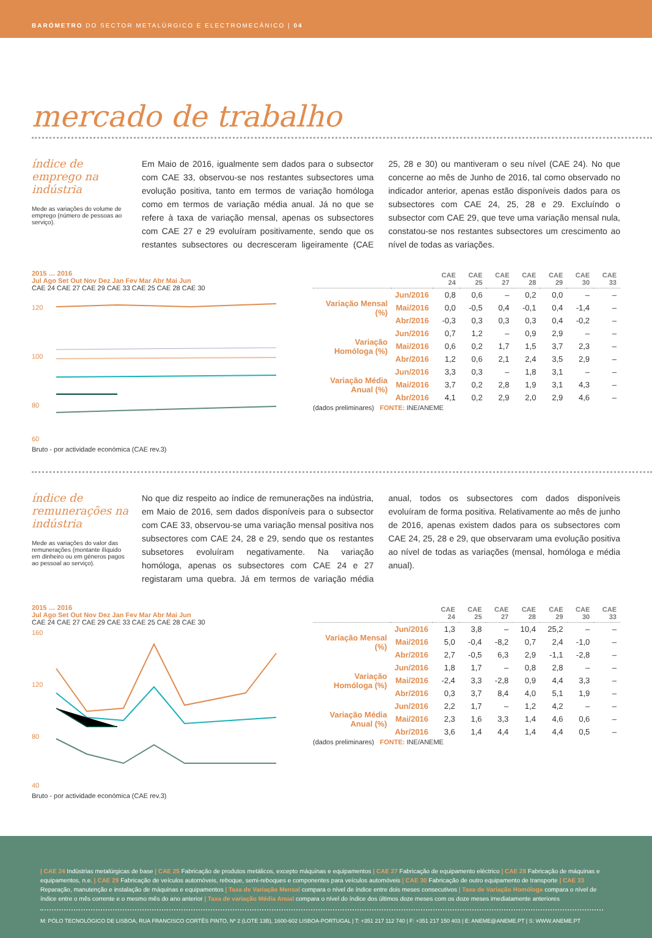BARÓMETRO DO SECTOR METALÚRGICO E ELECTROMECÂNICO | 04
mercado de trabalho
índice de emprego na indústria
Mede as variações do volume de emprego (número de pessoas ao serviço).
Em Maio de 2016, igualmente sem dados para o subsector com CAE 33, observou-se nos restantes subsectores uma evolução positiva, tanto em termos de variação homóloga como em termos de variação média anual. Já no que se refere à taxa de variação mensal, apenas os subsectores com CAE 27 e 29 evoluíram positivamente, sendo que os restantes subsectores ou decresceram ligeiramente (CAE 25, 28 e 30) ou mantiveram o seu nível (CAE 24). No que concerne ao mês de Junho de 2016, tal como observado no indicador anterior, apenas estão disponíveis dados para os subsectores com CAE 24, 25, 28 e 29. Excluíndo o subsector com CAE 29, que teve uma variação mensal nula, constatou-se nos restantes subsectores um crescimento ao nível de todas as variações.
2015 … 2016
Jul Ago Set Out Nov Dez Jan Fev Mar Abr Mai Jun
CAE 24 CAE 27 CAE 29 CAE 33 CAE 25 CAE 28 CAE 30
120
100
80
60
Bruto - por actividade económica (CAE rev.3)
| | | CAE 24 | CAE 25 | CAE 27 | CAE 28 | CAE 29 | CAE 30 | CAE 33 |
| --- | --- | --- | --- | --- | --- | --- | --- | --- |
| Variação Mensal (%) | Jun/2016 | 0,8 | 0,6 | – | 0,2 | 0,0 | – | – |
| | Mai/2016 | 0,0 | -0,5 | 0,4 | -0,1 | 0,4 | -1,4 | – |
| | Abr/2016 | -0,3 | 0,3 | 0,3 | 0,3 | 0,4 | -0,2 | – |
| Variação Homóloga (%) | Jun/2016 | 0,7 | 1,2 | – | 0,9 | 2,9 | – | – |
| | Mai/2016 | 0,6 | 0,2 | 1,7 | 1,5 | 3,7 | 2,3 | – |
| | Abr/2016 | 1,2 | 0,6 | 2,1 | 2,4 | 3,5 | 2,9 | – |
| Variação Média Anual (%) | Jun/2016 | 3,3 | 0,3 | – | 1,8 | 3,1 | – | – |
| | Mai/2016 | 3,7 | 0,2 | 2,8 | 1,9 | 3,1 | 4,3 | – |
| | Abr/2016 | 4,1 | 0,2 | 2,9 | 2,0 | 2,9 | 4,6 | – |
(dados preliminares) FONTE: INE/ANEME
índice de remunerações na indústria
Mede as variações do valor das remunerações (montante ilíquido em dinheiro ou em géneros pagos ao pessoal ao serviço).
No que diz respeito ao índice de remunerações na indústria, em Maio de 2016, sem dados disponíveis para o subsector com CAE 33, observou-se uma variação mensal positiva nos subsectores com CAE 24, 28 e 29, sendo que os restantes subsetores evoluíram negativamente. Na variação homóloga, apenas os subsectores com CAE 24 e 27 registaram uma quebra. Já em termos de variação média anual, todos os subsectores com dados disponíveis evoluíram de forma positiva. Relativamente ao mês de junho de 2016, apenas existem dados para os subsectores com CAE 24, 25, 28 e 29, que observaram uma evolução positiva ao nível de todas as variações (mensal, homóloga e média anual).
2015 … 2016
Jul Ago Set Out Nov Dez Jan Fev Mar Abr Mai Jun
CAE 24 CAE 27 CAE 29 CAE 33 CAE 25 CAE 28 CAE 30
160
120
80
40
Bruto - por actividade económica (CAE rev.3)
| | | CAE 24 | CAE 25 | CAE 27 | CAE 28 | CAE 29 | CAE 30 | CAE 33 |
| --- | --- | --- | --- | --- | --- | --- | --- | --- |
| Variação Mensal (%) | Jun/2016 | 1,3 | 3,8 | – | 10,4 | 25,2 | – | – |
| | Mai/2016 | 5,0 | -0,4 | -8,2 | 0,7 | 2,4 | -1,0 | – |
| | Abr/2016 | 2,7 | -0,5 | 6,3 | 2,9 | -1,1 | -2,8 | – |
| Variação Homóloga (%) | Jun/2016 | 1,8 | 1,7 | – | 0,8 | 2,8 | – | – |
| | Mai/2016 | -2,4 | 3,3 | -2,8 | 0,9 | 4,4 | 3,3 | – |
| | Abr/2016 | 0,3 | 3,7 | 8,4 | 4,0 | 5,1 | 1,9 | – |
| Variação Média Anual (%) | Jun/2016 | 2,2 | 1,7 | – | 1,2 | 4,2 | – | – |
| | Mai/2016 | 2,3 | 1,6 | 3,3 | 1,4 | 4,6 | 0,6 | – |
| | Abr/2016 | 3,6 | 1,4 | 4,4 | 1,4 | 4,4 | 0,5 | – |
(dados preliminares) FONTE: INE/ANEME
| CAE 24 Indústrias metalúrgicas de base | CAE 25 Fabricação de produtos metálicos, excepto máquinas e equipamentos | CAE 27 Fabricação de equipamento eléctrico | CAE 28 Fabricação de máquinas e equipamentos, n.e. | CAE 29 Fabricação de veículos automóveis, reboque, semi-reboques e componentes para veículos automóveis | CAE 30 Fabricação de outro equipamento de transporte | CAE 33 Reparação, manutenção e instalação de máquinas e equipamentos | Taxa de Variação Mensal compara o nível de índice entre dois meses consecutivos | Taxa de Variação Homóloga compara o nível de índice entre o mês corrente e o mesmo mês do ano anterior | Taxa de variação Média Anual compara o nível do índice dos últimos doze meses com os doze meses imediatamente anteriores
M: PÓLO TECNOLÓGICO DE LISBOA, RUA FRANCISCO CORTÊS PINTO, Nº 2 (LOTE 13B), 1600-602 LISBOA-PORTUGAL | T: +351 217 112 740 | F: +351 217 150 403 | E: ANEME@ANEME.PT | S: WWW.ANEME.PT